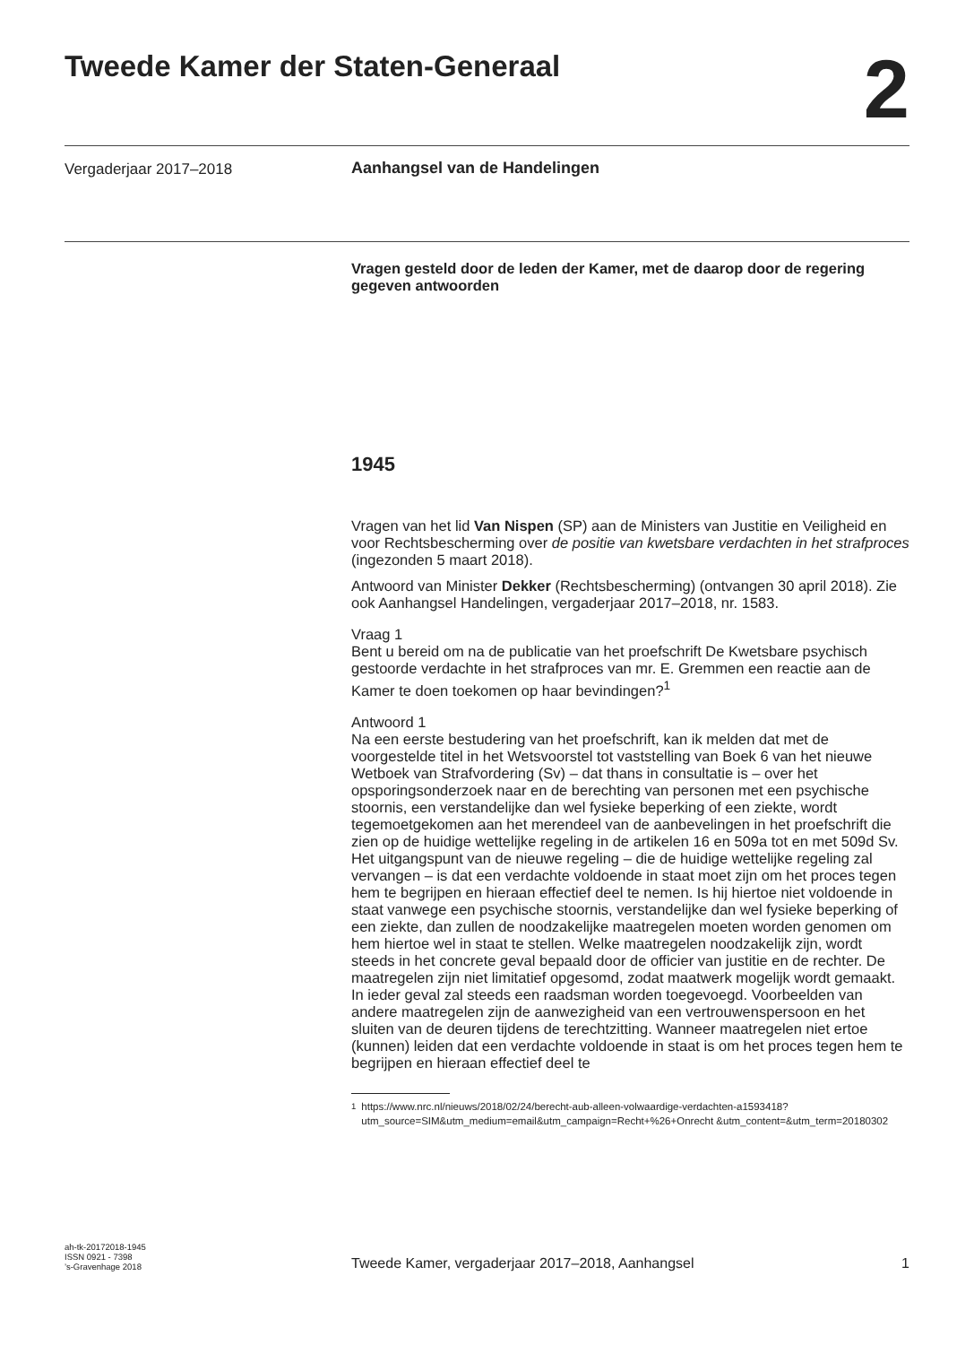Tweede Kamer der Staten-Generaal
2
Vergaderjaar 2017–2018 Aanhangsel van de Handelingen
Vragen gesteld door de leden der Kamer, met de daarop door de regering gegeven antwoorden
1945
Vragen van het lid Van Nispen (SP) aan de Ministers van Justitie en Veiligheid en voor Rechtsbescherming over de positie van kwetsbare verdachten in het strafproces (ingezonden 5 maart 2018).
Antwoord van Minister Dekker (Rechtsbescherming) (ontvangen 30 april 2018). Zie ook Aanhangsel Handelingen, vergaderjaar 2017–2018, nr. 1583.
Vraag 1
Bent u bereid om na de publicatie van het proefschrift De Kwetsbare psychisch gestoorde verdachte in het strafproces van mr. E. Gremmen een reactie aan de Kamer te doen toekomen op haar bevindingen?<sup>1</sup>
Antwoord 1
Na een eerste bestudering van het proefschrift, kan ik melden dat met de voorgestelde titel in het Wetsvoorstel tot vaststelling van Boek 6 van het nieuwe Wetboek van Strafvordering (Sv) – dat thans in consultatie is – over het opsporingsonderzoek naar en de berechting van personen met een psychische stoornis, een verstandelijke dan wel fysieke beperking of een ziekte, wordt tegemoetgekomen aan het merendeel van de aanbevelingen in het proefschrift die zien op de huidige wettelijke regeling in de artikelen 16 en 509a tot en met 509d Sv. Het uitgangspunt van de nieuwe regeling – die de huidige wettelijke regeling zal vervangen – is dat een verdachte voldoende in staat moet zijn om het proces tegen hem te begrijpen en hieraan effectief deel te nemen. Is hij hiertoe niet voldoende in staat vanwege een psychische stoornis, verstandelijke dan wel fysieke beperking of een ziekte, dan zullen de noodzakelijke maatregelen moeten worden genomen om hem hiertoe wel in staat te stellen. Welke maatregelen noodzakelijk zijn, wordt steeds in het concrete geval bepaald door de officier van justitie en de rechter. De maatregelen zijn niet limitatief opgesomd, zodat maatwerk mogelijk wordt gemaakt. In ieder geval zal steeds een raadsman worden toegevoegd. Voorbeelden van andere maatregelen zijn de aanwezigheid van een vertrouwenspersoon en het sluiten van de deuren tijdens de terechtzitting. Wanneer maatregelen niet ertoe (kunnen) leiden dat een verdachte voldoende in staat is om het proces tegen hem te begrijpen en hieraan effectief deel te
<sup>1</sup> https://www.nrc.nl/nieuws/2018/02/24/berecht-aub-alleen-volwaardige-verdachten-a1593418?utm_source=SIM&utm_medium=email&utm_campaign=Recht+%26+Onrecht &utm_content=&utm_term=20180302
ah-tk-20172018-1945
ISSN 0921 - 7398
’s-Gravenhage 2018
Tweede Kamer, vergaderjaar 2017–2018, Aanhangsel
1